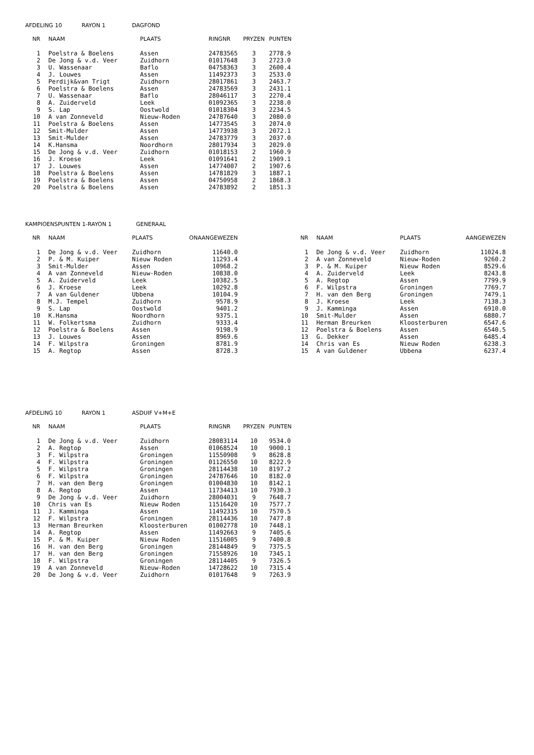AFDELING 10 RAYON 1 DAGFOND
| NR | NAAM | PLAATS | RINGNR | PRYZEN | PUNTEN |
| --- | --- | --- | --- | --- | --- |
| 1 | Poelstra & Boelens | Assen | 24783565 | 3 | 2778.9 |
| 2 | De Jong & v.d. Veer | Zuidhorn | 01017648 | 3 | 2723.0 |
| 3 | U. Wassenaar | Baflo | 04758363 | 3 | 2600.4 |
| 4 | J. Louwes | Assen | 11492373 | 3 | 2533.0 |
| 5 | Perdijk&van Trigt | Zuidhorn | 28017861 | 3 | 2463.7 |
| 6 | Poelstra & Boelens | Assen | 24783569 | 3 | 2431.1 |
| 7 | U. Wassenaar | Baflo | 28046117 | 3 | 2270.4 |
| 8 | A. Zuiderveld | Leek | 01092365 | 3 | 2238.0 |
| 9 | S. Lap | Oostwold | 01018304 | 3 | 2234.5 |
| 10 | A van Zonneveld | Nieuw-Roden | 24787640 | 3 | 2080.0 |
| 11 | Poelstra & Boelens | Assen | 14773545 | 3 | 2074.0 |
| 12 | Smit-Mulder | Assen | 14773938 | 3 | 2072.1 |
| 13 | Smit-Mulder | Assen | 24783779 | 3 | 2037.0 |
| 14 | K.Hansma | Noordhorn | 28017934 | 3 | 2029.0 |
| 15 | De Jong & v.d. Veer | Zuidhorn | 01018153 | 2 | 1960.9 |
| 16 | J. Kroese | Leek | 01091641 | 2 | 1909.1 |
| 17 | J. Louwes | Assen | 14774007 | 2 | 1907.6 |
| 18 | Poelstra & Boelens | Assen | 14781829 | 3 | 1887.1 |
| 19 | Poelstra & Boelens | Assen | 04750958 | 2 | 1868.3 |
| 20 | Poelstra & Boelens | Assen | 24783892 | 2 | 1851.3 |
KAMPIOENSPUNTEN 1-RAYON 1 GENERAAL
| NR | NAAM | PLAATS | ONAANGEWEZEN |
| --- | --- | --- | --- |
| 1 | De Jong & v.d. Veer | Zuidhorn | 11640.0 |
| 2 | P. & M. Kuiper | Nieuw Roden | 11293.4 |
| 3 | Smit-Mulder | Assen | 10968.2 |
| 4 | A van Zonneveld | Nieuw-Roden | 10838.0 |
| 5 | A. Zuiderveld | Leek | 10382.5 |
| 6 | J. Kroese | Leek | 10292.8 |
| 7 | A van Guldener | Ubbena | 10104.9 |
| 8 | M.J. Tempel | Zuidhorn | 9578.9 |
| 9 | S. Lap | Oostwold | 9401.2 |
| 10 | K.Hansma | Noordhorn | 9375.1 |
| 11 | W. Folkertsma | Zuidhorn | 9333.4 |
| 12 | Poelstra & Boelens | Assen | 9198.9 |
| 13 | J. Louwes | Assen | 8969.6 |
| 14 | F. Wilpstra | Groningen | 8781.9 |
| 15 | A. Regtop | Assen | 8728.3 |
| NR | NAAM | PLAATS | AANGEWEZEN |
| --- | --- | --- | --- |
| 1 | De Jong & v.d. Veer | Zuidhorn | 11024.8 |
| 2 | A van Zonneveld | Nieuw-Roden | 9260.2 |
| 3 | P. & M. Kuiper | Nieuw Roden | 8529.6 |
| 4 | A. Zuiderveld | Leek | 8243.8 |
| 5 | A. Regtop | Assen | 7799.9 |
| 6 | F. Wilpstra | Groningen | 7769.7 |
| 7 | H. van den Berg | Groningen | 7479.1 |
| 8 | J. Kroese | Leek | 7138.3 |
| 9 | J. Kamminga | Assen | 6910.0 |
| 10 | Smit-Mulder | Assen | 6880.7 |
| 11 | Herman Breurken | Kloosterburen | 6547.6 |
| 12 | Poelstra & Boelens | Assen | 6540.5 |
| 13 | G. Dekker | Assen | 6485.4 |
| 14 | Chris van Es | Nieuw Roden | 6238.3 |
| 15 | A van Guldener | Ubbena | 6237.4 |
AFDELING 10 RAYON 1 ASDUIF V+M+E
| NR | NAAM | PLAATS | RINGNR | PRYZEN | PUNTEN |
| --- | --- | --- | --- | --- | --- |
| 1 | De Jong & v.d. Veer | Zuidhorn | 28083114 | 10 | 9534.0 |
| 2 | A. Regtop | Assen | 01068524 | 10 | 9000.1 |
| 3 | F. Wilpstra | Groningen | 11550908 | 9 | 8628.8 |
| 4 | F. Wilpstra | Groningen | 01126550 | 10 | 8222.9 |
| 5 | F. Wilpstra | Groningen | 28114438 | 10 | 8197.2 |
| 6 | F. Wilpstra | Groningen | 24787646 | 10 | 8182.0 |
| 7 | H. van den Berg | Groningen | 01004830 | 10 | 8142.1 |
| 8 | A. Regtop | Assen | 11734413 | 10 | 7930.3 |
| 9 | De Jong & v.d. Veer | Zuidhorn | 28004031 | 9 | 7648.7 |
| 10 | Chris van Es | Nieuw Roden | 11516420 | 10 | 7577.7 |
| 11 | J. Kamminga | Assen | 11492315 | 10 | 7570.5 |
| 12 | F. Wilpstra | Groningen | 28114436 | 10 | 7477.8 |
| 13 | Herman Breurken | Kloosterburen | 01002778 | 10 | 7448.1 |
| 14 | A. Regtop | Assen | 11492663 | 9 | 7405.6 |
| 15 | P. & M. Kuiper | Nieuw Roden | 11516005 | 9 | 7400.8 |
| 16 | H. van den Berg | Groningen | 28144849 | 9 | 7375.5 |
| 17 | H. van den Berg | Groningen | 71558926 | 10 | 7345.1 |
| 18 | F. Wilpstra | Groningen | 28114405 | 9 | 7326.5 |
| 19 | A van Zonneveld | Nieuw-Roden | 14728622 | 10 | 7315.4 |
| 20 | De Jong & v.d. Veer | Zuidhorn | 01017648 | 9 | 7263.9 |